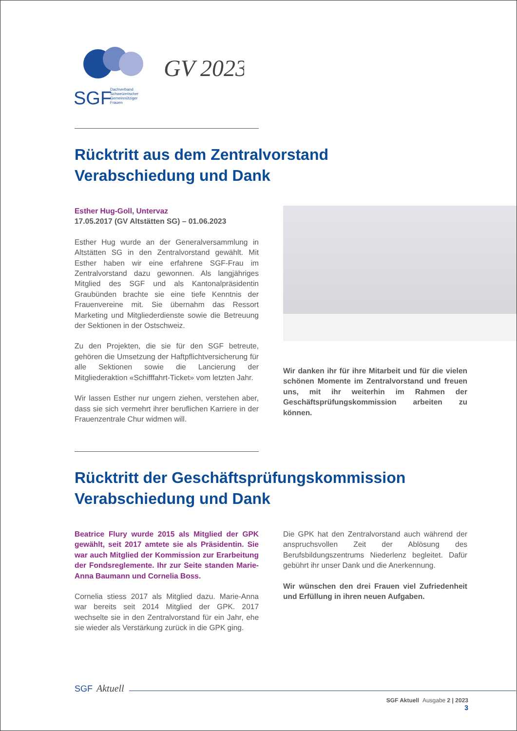SGF
GV 2023
Dachverband
Schweizerischer
Gemeinnütziger
Frauen
Rücktritt aus dem Zentralvorstand
Verabschiedung und Dank
Esther Hug-Goll, Untervaz
17.05.2017 (GV Altstätten SG) – 01.06.2023
Esther Hug wurde an der Generalversammlung in Altstätten SG in den Zentralvorstand gewählt. Mit Esther haben wir eine erfahrene SGF-Frau im Zentralvorstand dazu gewonnen. Als langjähriges Mitglied des SGF und als Kantonalpräsidentin Graubünden brachte sie eine tiefe Kenntnis der Frauenvereine mit. Sie übernahm das Ressort Marketing und Mitgliederdienste sowie die Betreuung der Sektionen in der Ostschweiz.
Zu den Projekten, die sie für den SGF betreute, gehören die Umsetzung der Haftpflichtversicherung für alle Sektionen sowie die Lancierung der Mitgliederaktion «Schifffahrt-Ticket» vom letzten Jahr.
Wir lassen Esther nur ungern ziehen, verstehen aber, dass sie sich vermehrt ihrer beruflichen Karriere in der Frauenzentrale Chur widmen will.
Wir danken ihr für ihre Mitarbeit und für die vielen schönen Momente im Zentralvorstand und freuen uns, mit ihr weiterhin im Rahmen der Geschäftsprüfungskommission arbeiten zu können.
Rücktritt der Geschäftsprüfungskommission
Verabschiedung und Dank
Beatrice Flury wurde 2015 als Mitglied der GPK gewählt, seit 2017 amtete sie als Präsidentin. Sie war auch Mitglied der Kommission zur Erarbeitung der Fondsreglemente. Ihr zur Seite standen Marie-Anna Baumann und Cornelia Boss.
Cornelia stiess 2017 als Mitglied dazu. Marie-Anna war bereits seit 2014 Mitglied der GPK. 2017 wechselte sie in den Zentralvorstand für ein Jahr, ehe sie wieder als Verstärkung zurück in die GPK ging.
Die GPK hat den Zentralvorstand auch während der anspruchsvollen Zeit der Ablösung des Berufsbildungszentrums Niederlenz begleitet. Dafür gebührt ihr unser Dank und die Anerkennung.
Wir wünschen den drei Frauen viel Zufriedenheit und Erfüllung in ihren neuen Aufgaben.
SGF Aktuell
SGF Aktuell Ausgabe 2 | 2023
3